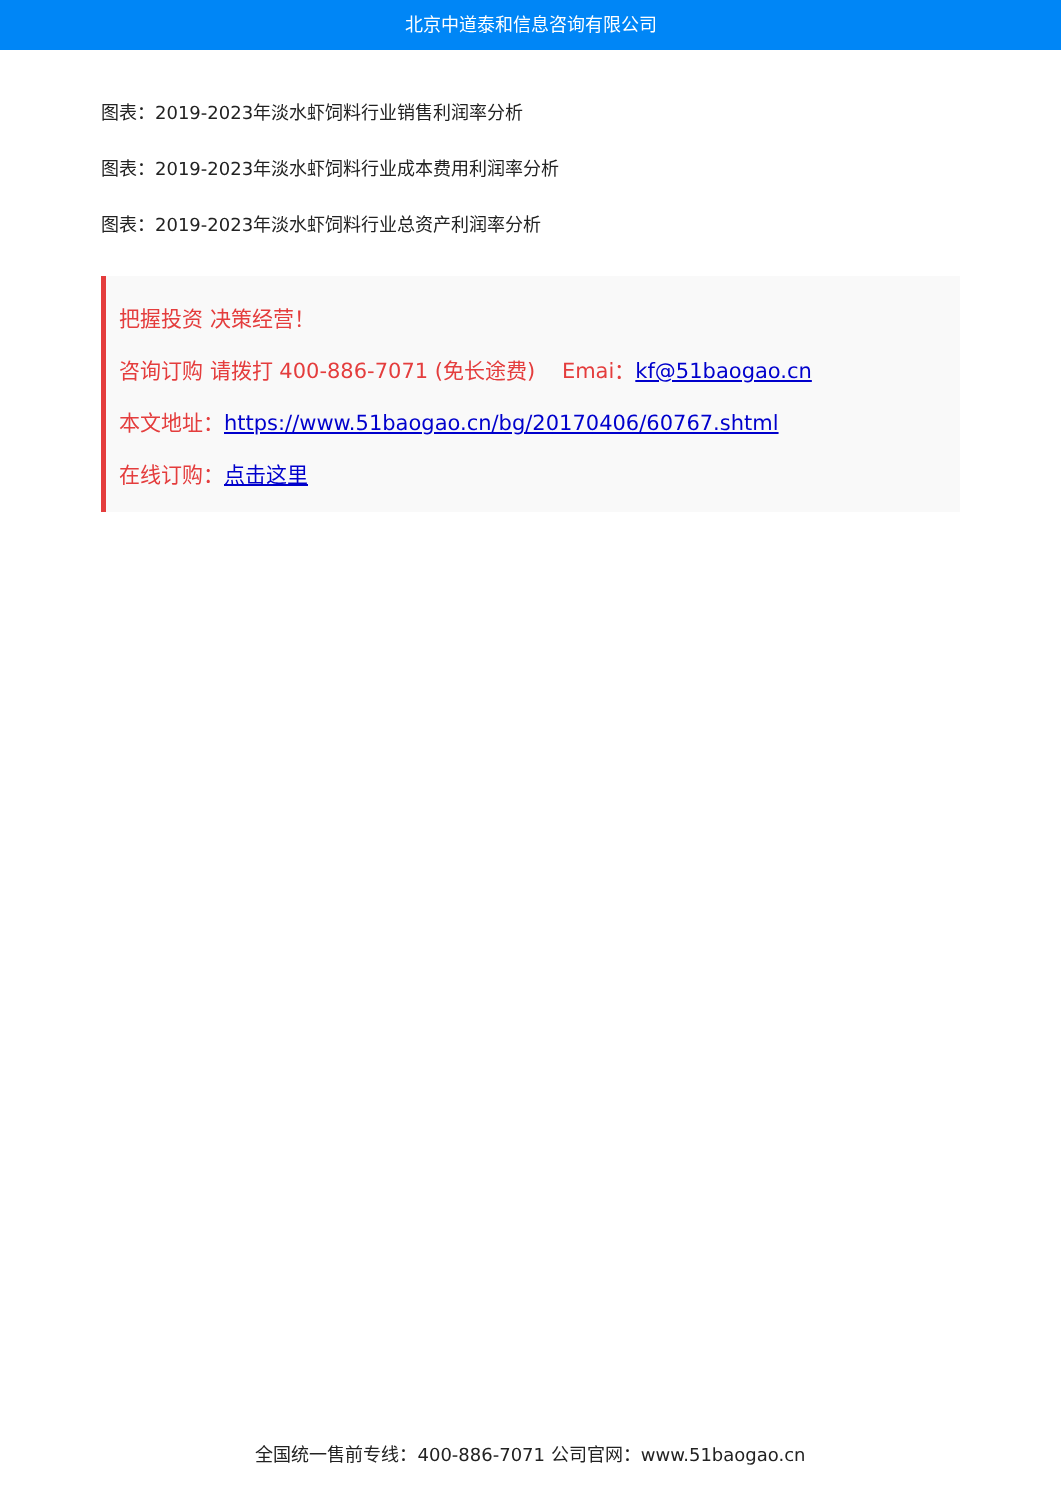北京中道泰和信息咨询有限公司
图表：2019-2023年淡水虾饲料行业销售利润率分析
图表：2019-2023年淡水虾饲料行业成本费用利润率分析
图表：2019-2023年淡水虾饲料行业总资产利润率分析
把握投资 决策经营！
咨询订购 请拨打 400-886-7071 (免长途费) Emai：kf@51baogao.cn
本文地址：https://www.51baogao.cn/bg/20170406/60767.shtml
在线订购：点击这里
全国统一售前专线：400-886-7071 公司官网：www.51baogao.cn